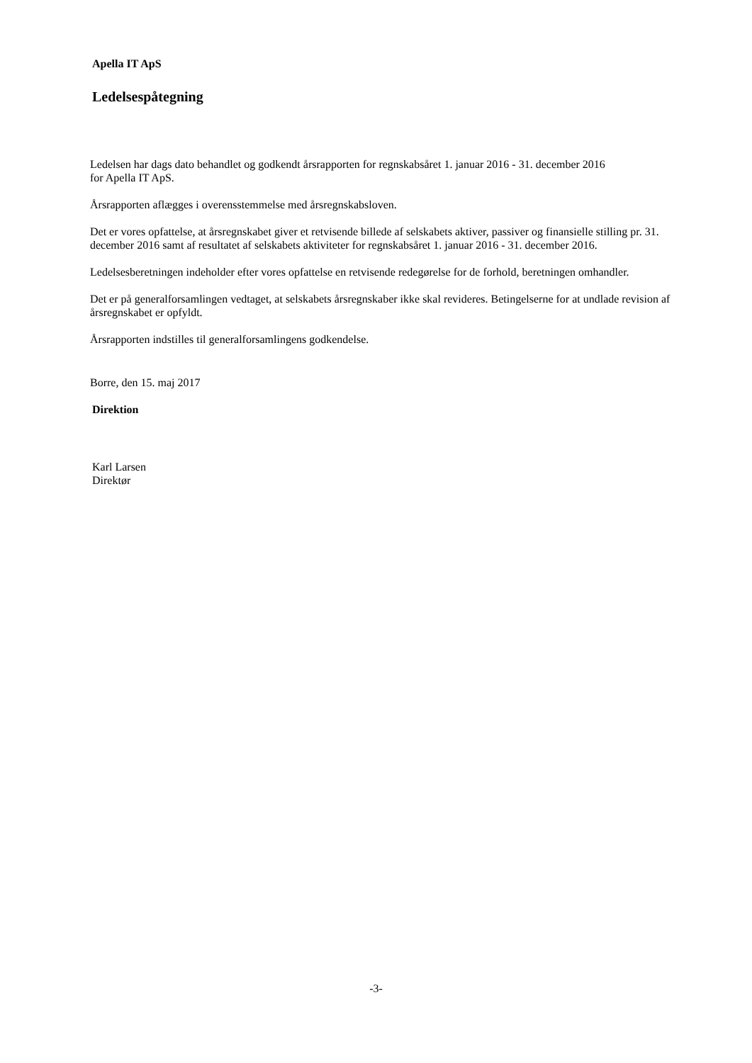Apella IT ApS
Ledelsespåtegning
Ledelsen har dags dato behandlet og godkendt årsrapporten for regnskabsåret 1. januar 2016 - 31. december 2016
for Apella IT ApS.
Årsrapporten aflægges i overensstemmelse med årsregnskabsloven.
Det er vores opfattelse, at årsregnskabet giver et retvisende billede af selskabets aktiver, passiver og finansielle stilling pr. 31. december 2016 samt af resultatet af selskabets aktiviteter for regnskabsåret 1. januar 2016 - 31. december 2016.
Ledelsesberetningen indeholder efter vores opfattelse en retvisende redegørelse for de forhold, beretningen omhandler.
Det er på generalforsamlingen vedtaget, at selskabets årsregnskaber ikke skal revideres. Betingelserne for at undlade revision af årsregnskabet er opfyldt.
Årsrapporten indstilles til generalforsamlingens godkendelse.
Borre, den 15. maj 2017
Direktion
Karl Larsen
Direktør
-3-